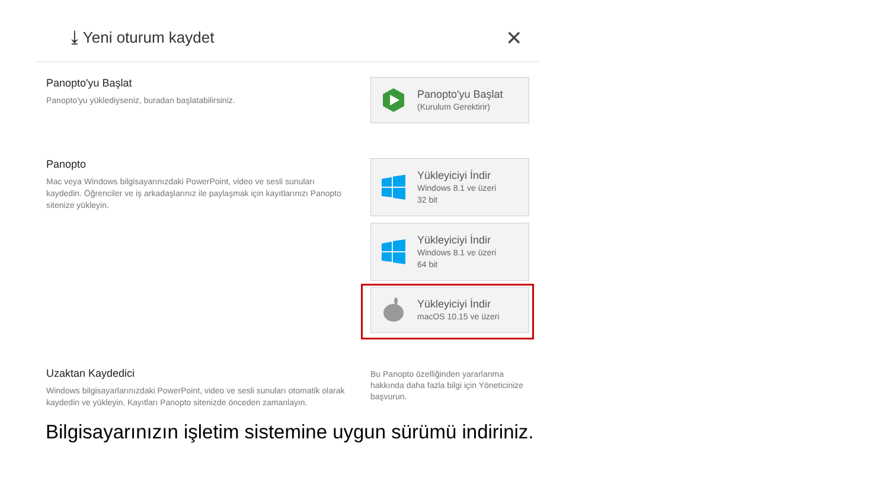⤓ Yeni oturum kaydet ✕
Panopto'yu Başlat
Panopto'yu yüklediyseniz, buradan başlatabilirsiniz.
Panopto'yu Başlat
(Kurulum Gerektirir)
Panopto
Mac veya Windows bilgisayarınızdaki PowerPoint, video ve sesli sunuları kaydedin. Öğrenciler ve iş arkadaşlarınız ile paylaşmak için kayıtlarınızı Panopto sitenize yükleyin.
Yükleyiciyi İndir
Windows 8.1 ve üzeri
32 bit
Yükleyiciyi İndir
Windows 8.1 ve üzeri
64 bit
Yükleyiciyi İndir
macOS 10.15 ve üzeri
Uzaktan Kaydedici
Windows bilgisayarlarınızdaki PowerPoint, video ve sesli sunuları otomatik olarak kaydedin ve yükleyin. Kayıtları Panopto sitenizde önceden zamanlayın.
Bu Panopto özelliğinden yararlanma hakkında daha fazla bilgi için Yöneticinize başvurun.
Bilgisayarınızın işletim sistemine uygun sürümü indiriniz.